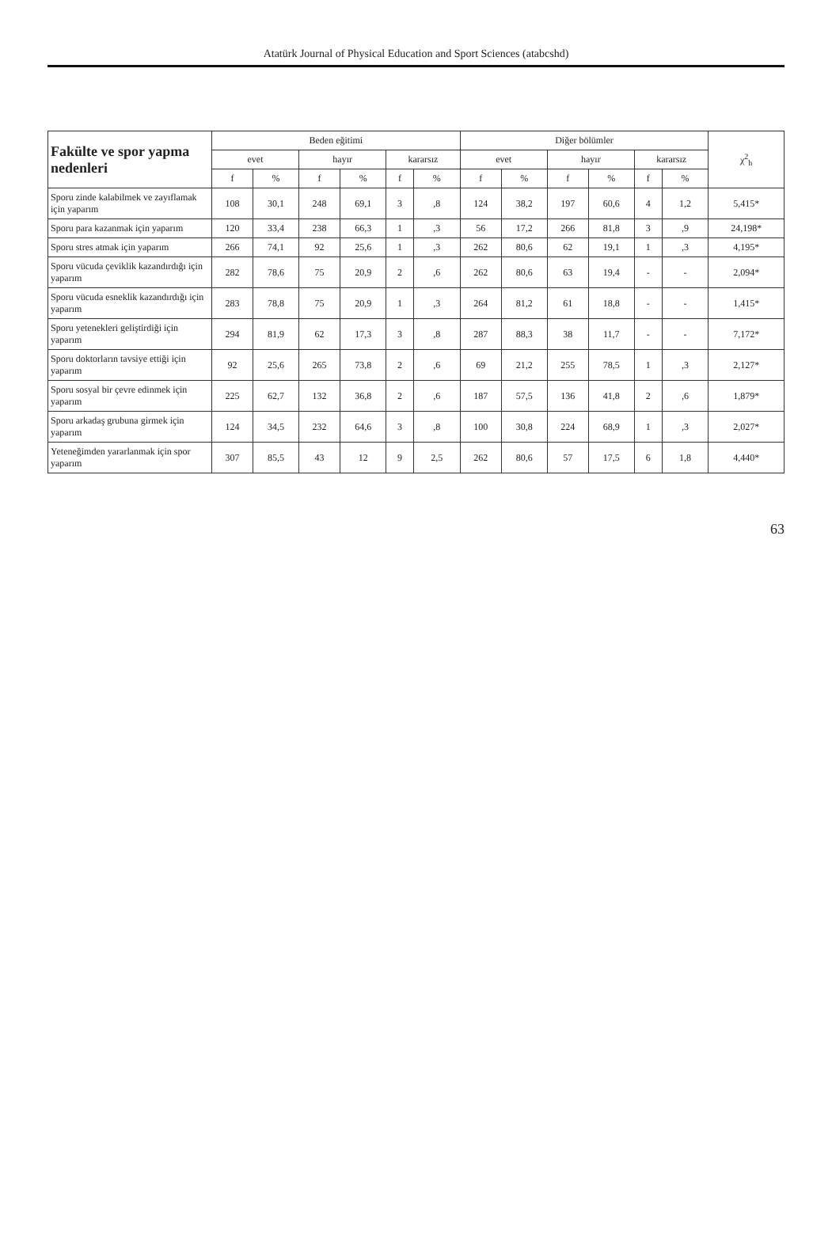Atatürk Journal of Physical Education and Sport Sciences (atabcshd)
| Fakülte ve spor yapma nedenleri | Beden eğitimi | | | | | | Diğer bölümler | | | | | | χ<sup>2</sup><sub>h</sub> |
| --- | --- | --- | --- | --- | --- | --- | --- | --- | --- | --- | --- | --- | --- |
| | evet | | hayır | | kararsız | | evet | | hayır | | kararsız | | |
| | f | % | f | % | f | % | f | % | f | % | f | % | |
| Sporu zinde kalabilmek ve zayıflamak için yaparım | 108 | 30,1 | 248 | 69,1 | 3 | ,8 | 124 | 38,2 | 197 | 60,6 | 4 | 1,2 | 5,415* |
| Sporu para kazanmak için yaparım | 120 | 33,4 | 238 | 66,3 | 1 | ,3 | 56 | 17,2 | 266 | 81,8 | 3 | ,9 | 24,198* |
| Sporu stres atmak için yaparım | 266 | 74,1 | 92 | 25,6 | 1 | ,3 | 262 | 80,6 | 62 | 19,1 | 1 | ,3 | 4,195* |
| Sporu vücuda çeviklik kazandırdığı için yaparım | 282 | 78,6 | 75 | 20,9 | 2 | ,6 | 262 | 80,6 | 63 | 19,4 | - | - | 2,094* |
| Sporu vücuda esneklik kazandırdığı için yaparım | 283 | 78,8 | 75 | 20,9 | 1 | ,3 | 264 | 81,2 | 61 | 18,8 | - | - | 1,415* |
| Sporu yetenekleri geliştirdiği için yaparım | 294 | 81,9 | 62 | 17,3 | 3 | ,8 | 287 | 88,3 | 38 | 11,7 | - | - | 7,172* |
| Sporu doktorların tavsiye ettiği için yaparım | 92 | 25,6 | 265 | 73,8 | 2 | ,6 | 69 | 21,2 | 255 | 78,5 | 1 | ,3 | 2,127* |
| Sporu sosyal bir çevre edinmek için yaparım | 225 | 62,7 | 132 | 36,8 | 2 | ,6 | 187 | 57,5 | 136 | 41,8 | 2 | ,6 | 1,879* |
| Sporu arkadaş grubuna girmek için yaparım | 124 | 34,5 | 232 | 64,6 | 3 | ,8 | 100 | 30,8 | 224 | 68,9 | 1 | ,3 | 2,027* |
| Yeteneğimden yararlanmak için spor yaparım | 307 | 85,5 | 43 | 12 | 9 | 2,5 | 262 | 80,6 | 57 | 17,5 | 6 | 1,8 | 4,440* |
63